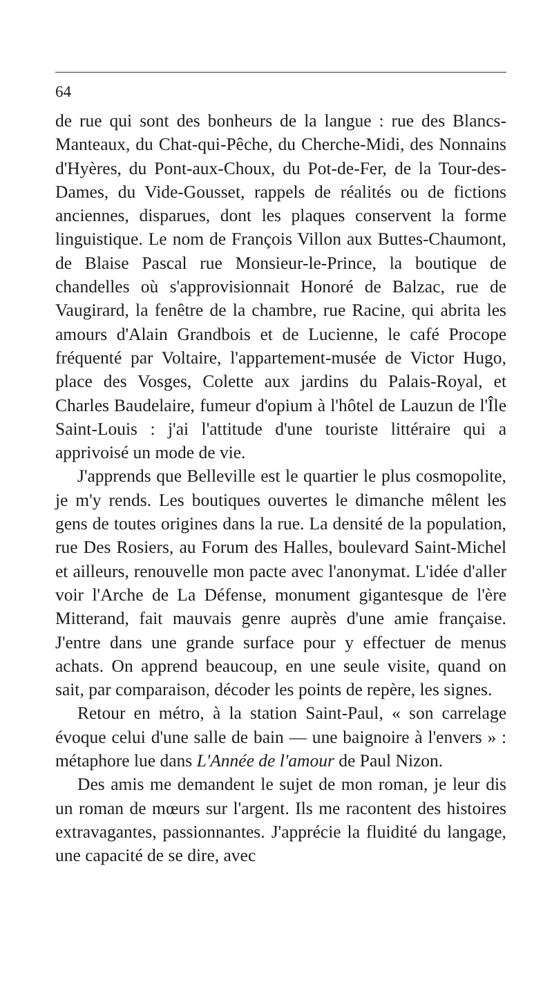64
de rue qui sont des bonheurs de la langue : rue des Blancs-Manteaux, du Chat-qui-Pêche, du Cherche-Midi, des Nonnains d'Hyères, du Pont-aux-Choux, du Pot-de-Fer, de la Tour-des-Dames, du Vide-Gousset, rappels de réalités ou de fictions anciennes, disparues, dont les plaques conservent la forme linguistique. Le nom de François Villon aux Buttes-Chaumont, de Blaise Pascal rue Monsieur-le-Prince, la boutique de chandelles où s'approvisionnait Honoré de Balzac, rue de Vaugirard, la fenêtre de la chambre, rue Racine, qui abrita les amours d'Alain Grandbois et de Lucienne, le café Procope fréquenté par Voltaire, l'appartement-musée de Victor Hugo, place des Vosges, Colette aux jardins du Palais-Royal, et Charles Baudelaire, fumeur d'opium à l'hôtel de Lauzun de l'Île Saint-Louis : j'ai l'attitude d'une touriste littéraire qui a apprivoisé un mode de vie.
J'apprends que Belleville est le quartier le plus cosmopolite, je m'y rends. Les boutiques ouvertes le dimanche mêlent les gens de toutes origines dans la rue. La densité de la population, rue Des Rosiers, au Forum des Halles, boulevard Saint-Michel et ailleurs, renouvelle mon pacte avec l'anonymat. L'idée d'aller voir l'Arche de La Défense, monument gigantesque de l'ère Mitterand, fait mauvais genre auprès d'une amie française. J'entre dans une grande surface pour y effectuer de menus achats. On apprend beaucoup, en une seule visite, quand on sait, par comparaison, décoder les points de repère, les signes.
Retour en métro, à la station Saint-Paul, « son carrelage évoque celui d'une salle de bain — une baignoire à l'envers » : métaphore lue dans L'Année de l'amour de Paul Nizon.
Des amis me demandent le sujet de mon roman, je leur dis un roman de mœurs sur l'argent. Ils me racontent des histoires extravagantes, passionnantes. J'apprécie la fluidité du langage, une capacité de se dire, avec